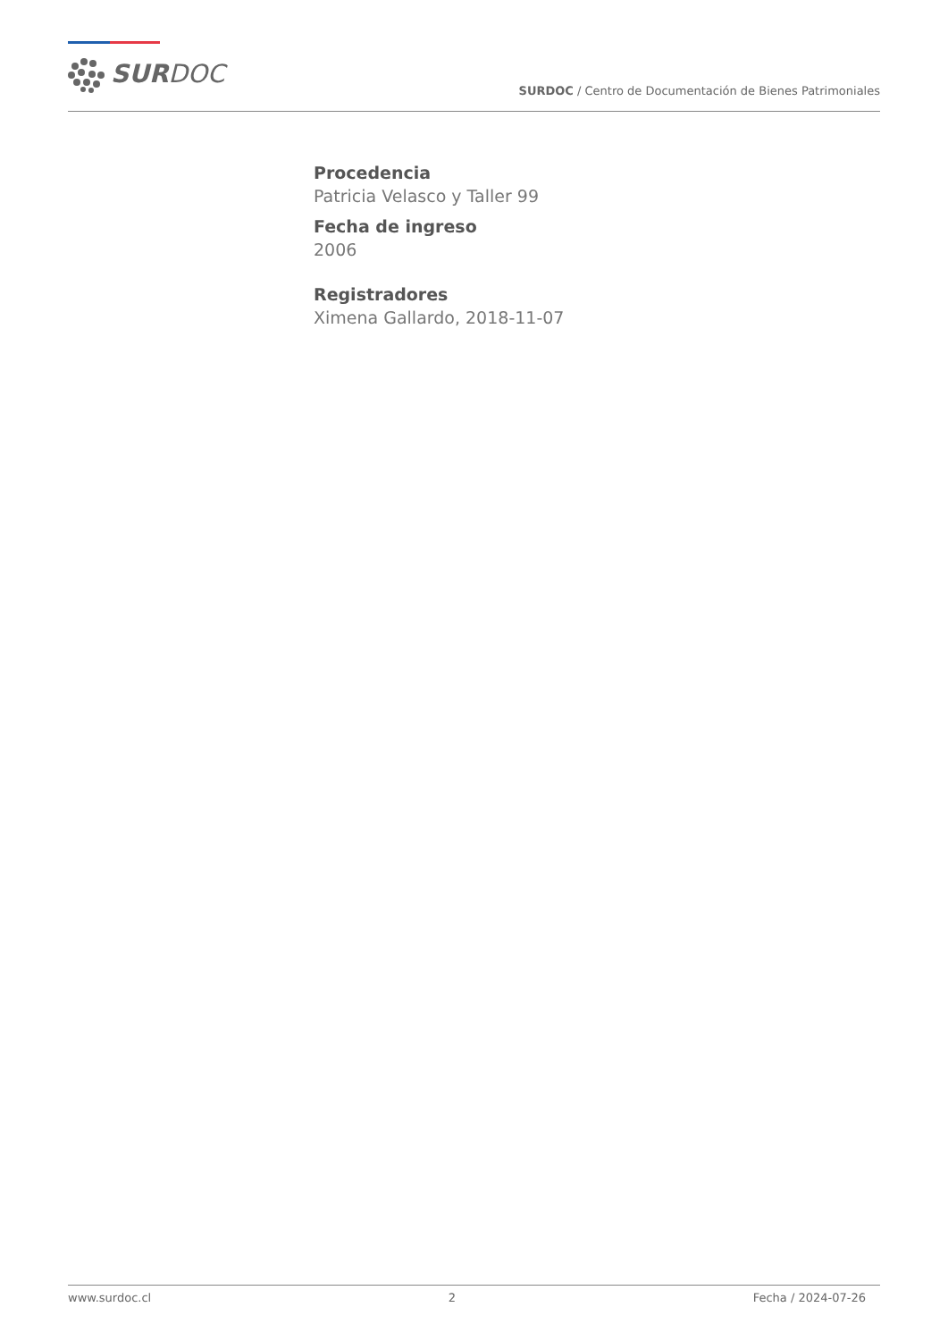SURDOC
SURDOC / Centro de Documentación de Bienes Patrimoniales
Procedencia
Patricia Velasco y Taller 99
Fecha de ingreso
2006
Registradores
Ximena Gallardo, 2018-11-07
www.surdoc.cl 2 Fecha / 2024-07-26